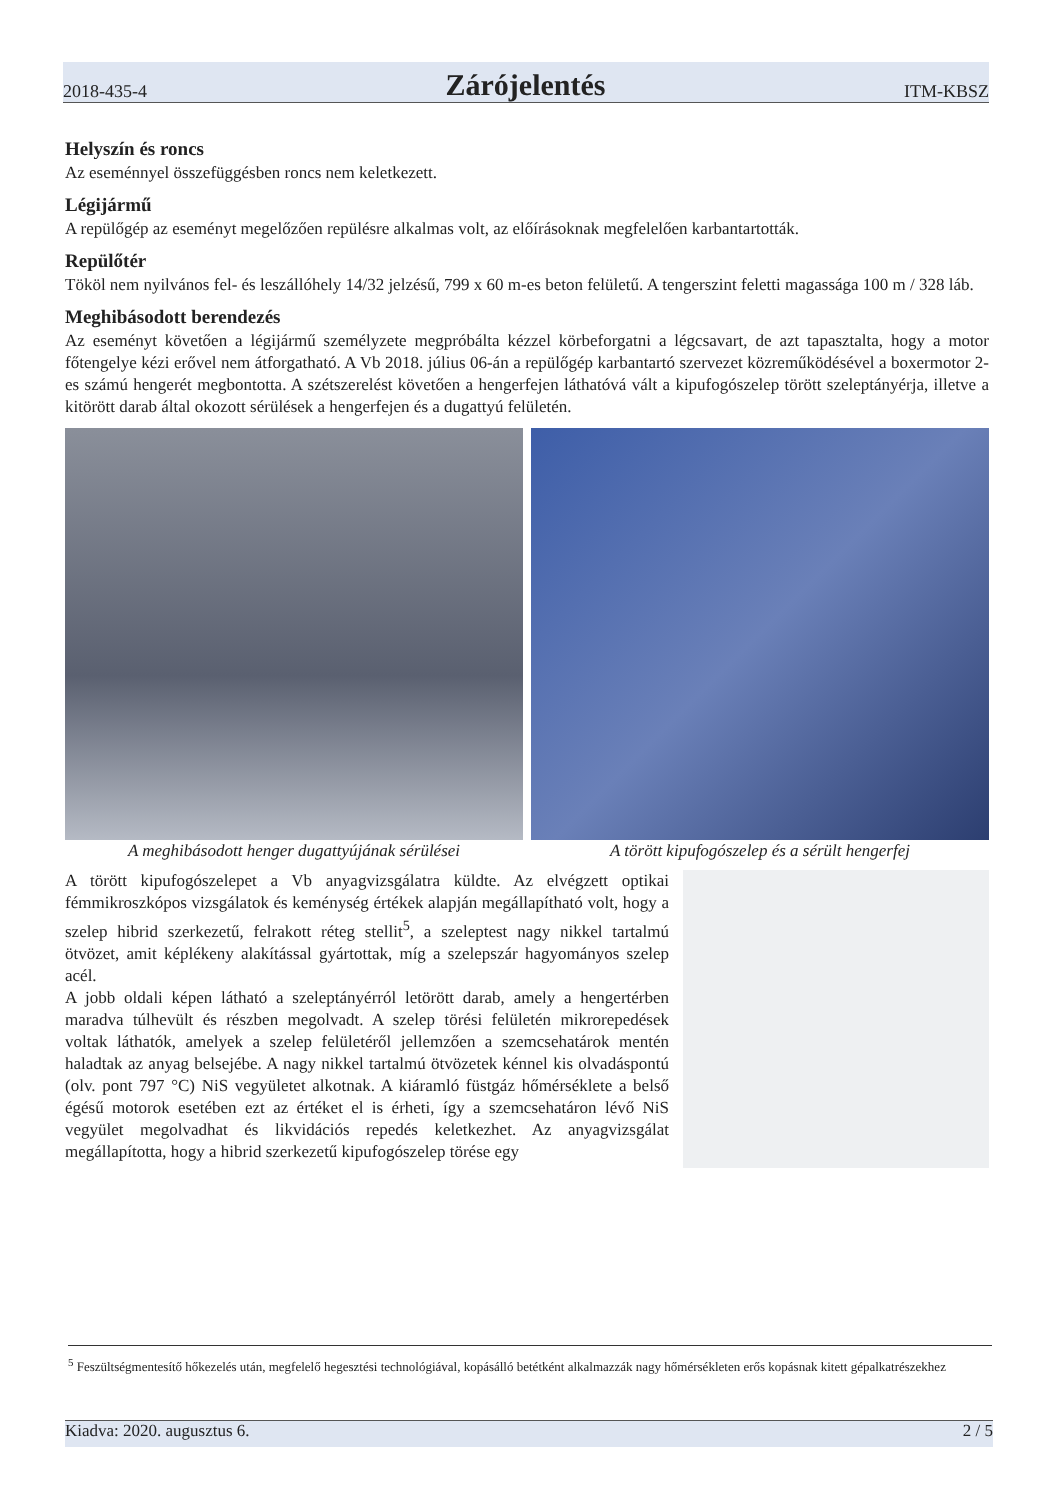2018-435-4 Zárójelentés ITM-KBSZ
Helyszín és roncs
Az eseménnyel összefüggésben roncs nem keletkezett.
Légijármű
A repülőgép az eseményt megelőzően repülésre alkalmas volt, az előírásoknak megfelelően karbantartották.
Repülőtér
Tököl nem nyilvános fel- és leszállóhely 14/32 jelzésű, 799 x 60 m-es beton felületű. A tengerszint feletti magassága 100 m / 328 láb.
Meghibásodott berendezés
Az eseményt követően a légijármű személyzete megpróbálta kézzel körbeforgatni a légcsavart, de azt tapasztalta, hogy a motor főtengelye kézi erővel nem átforgatható. A Vb 2018. július 06-án a repülőgép karbantartó szervezet közreműködésével a boxermotor 2-es számú hengerét megbontotta. A szétszerelést követően a hengerfejen láthatóvá vált a kipufogószelep törött szeleptányérja, illetve a kitörött darab által okozott sérülések a hengerfejen és a dugattyú felületén.
A meghibásodott henger dugattyújának sérülései
A törött kipufogószelep és a sérült hengerfej
A törött kipufogószelepet a Vb anyagvizsgálatra küldte. Az elvégzett optikai fémmikroszkópos vizsgálatok és keménység értékek alapján megállapítható volt, hogy a szelep hibrid szerkezetű, felrakott réteg stellit<sup>5</sup>, a szeleptest nagy nikkel tartalmú ötvözet, amit képlékeny alakítással gyártottak, míg a szelepszár hagyományos szelep acél.
A jobb oldali képen látható a szeleptányérról letörött darab, amely a hengertérben maradva túlhevült és részben megolvadt. A szelep törési felületén mikrorepedések voltak láthatók, amelyek a szelep felületéről jellemzően a szemcsehatárok mentén haladtak az anyag belsejébe. A nagy nikkel tartalmú ötvözetek kénnel kis olvadáspontú (olv. pont 797 °C) NiS vegyületet alkotnak. A kiáramló füstgáz hőmérséklete a belső égésű motorok esetében ezt az értéket el is érheti, így a szemcsehatáron lévő NiS vegyület megolvadhat és likvidációs repedés keletkezhet. Az anyagvizsgálat megállapította, hogy a hibrid szerkezetű kipufogószelep törése egy
<sup>5</sup> Feszültségmentesítő hőkezelés után, megfelelő hegesztési technológiával, kopásálló betétként alkalmazzák nagy hőmérsékleten erős kopásnak kitett gépalkatrészekhez
Kiadva: 2020. augusztus 6. 2 / 5